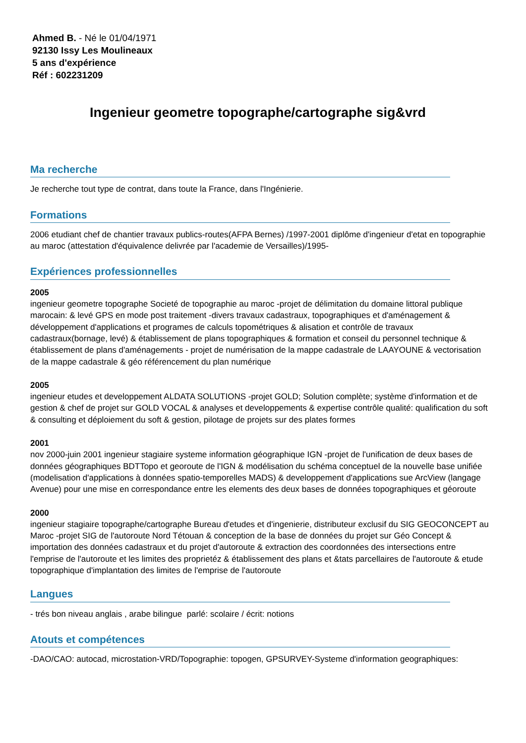Ahmed B. - Né le 01/04/1971
92130 Issy Les Moulineaux
5 ans d'expérience
Réf : 602231209
Ingenieur geometre topographe/cartographe sig&vrd
Ma recherche
Je recherche tout type de contrat, dans toute la France, dans l'Ingénierie.
Formations
2006 etudiant chef de chantier travaux publics-routes(AFPA Bernes) /1997-2001 diplôme d'ingenieur d'etat en topographie au maroc (attestation d'équivalence delivrée par l'academie de Versailles)/1995-
Expériences professionnelles
2005
ingenieur geometre topographe Societé de topographie au maroc -projet de délimitation du domaine littoral publique marocain: & levé GPS en mode post traitement -divers travaux cadastraux, topographiques et d'aménagement & développement d'applications et programes de calculs topométriques & alisation et contrôle de travaux cadastraux(bornage, levé) & établissement de plans topographiques & formation et conseil du personnel technique & établissement de plans d'aménagements - projet de numérisation de la mappe cadastrale de LAAYOUNE & vectorisation de la mappe cadastrale & géo référencement du plan numérique
2005
ingenieur etudes et developpement ALDATA SOLUTIONS -projet GOLD; Solution complète; système d'information et de gestion & chef de projet sur GOLD VOCAL & analyses et developpements & expertise contrôle qualité: qualification du soft & consulting et déploiement du soft & gestion, pilotage de projets sur des plates formes
2001
nov 2000-juin 2001 ingenieur stagiaire systeme information géographique IGN -projet de l'unification de deux bases de données géographiques BDTTopo et georoute de l'IGN & modélisation du schéma conceptuel de la nouvelle base unifiée (modelisation d'applications à données spatio-temporelles MADS) & developpement d'applications sue ArcView (langage Avenue) pour une mise en correspondance entre les elements des deux bases de données topographiques et géoroute
2000
ingenieur stagiaire topographe/cartographe Bureau d'etudes et d'ingenierie, distributeur exclusif du SIG GEOCONCEPT au Maroc -projet SIG de l'autoroute Nord Tétouan & conception de la base de données du projet sur Géo Concept & importation des données cadastraux et du projet d'autoroute & extraction des coordonnées des intersections entre l'emprise de l'autoroute et les limites des proprietéz & établissement des plans et &tats parcellaires de l'autoroute & etude topographique d'implantation des limites de l'emprise de l'autoroute
Langues
- trés bon niveau anglais , arabe bilingue parlé: scolaire / écrit: notions
Atouts et compétences
-DAO/CAO: autocad, microstation-VRD/Topographie: topogen, GPSURVEY-Systeme d'information geographiques: